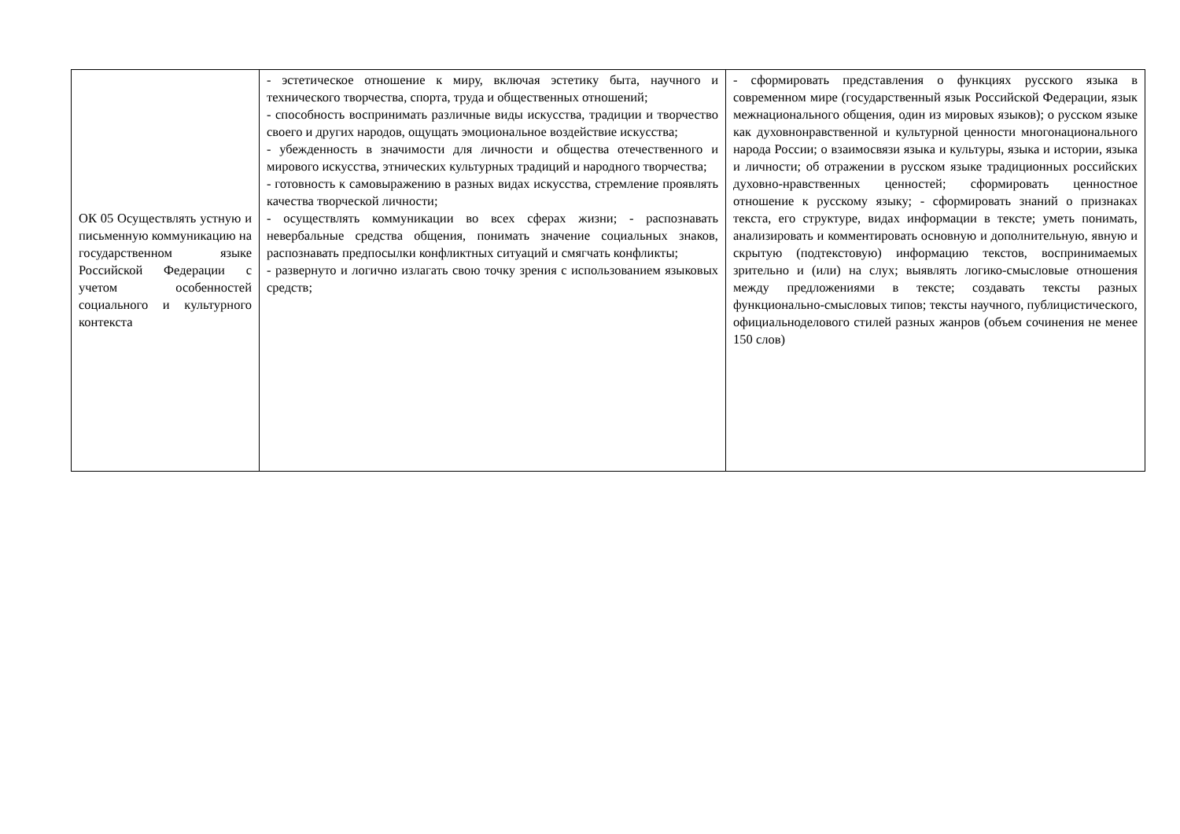| ОК 05 Осуществлять устную и письменную коммуникацию на государственном языке Российской Федерации с учетом особенностей социального и культурного контекста | - эстетическое отношение к миру, включая эстетику быта, научного и технического творчества, спорта, труда и общественных отношений; - способность воспринимать различные виды искусства, традиции и творчество своего и других народов, ощущать эмоциональное воздействие искусства; - убежденность в значимости для личности и общества отечественного и мирового искусства, этнических культурных традиций и народного творчества; - готовность к самовыражению в разных видах искусства, стремление проявлять качества творческой личности; - осуществлять коммуникации во всех сферах жизни; - распознавать невербальные средства общения, понимать значение социальных знаков, распознавать предпосылки конфликтных ситуаций и смягчать конфликты; - развернуто и логично излагать свою точку зрения с использованием языковых средств; | - сформировать представления о функциях русского языка в современном мире (государственный язык Российской Федерации, язык межнационального общения, один из мировых языков); о русском языке как духовнонравственной и культурной ценности многонационального народа России; о взаимосвязи языка и культуры, языка и истории, языка и личности; об отражении в русском языке традиционных российских духовно-нравственных ценностей; сформировать ценностное отношение к русскому языку; - сформировать знаний о признаках текста, его структуре, видах информации в тексте; уметь понимать, анализировать и комментировать основную и дополнительную, явную и скрытую (подтекстовую) информацию текстов, воспринимаемых зрительно и (или) на слух; выявлять логико-смысловые отношения между предложениями в тексте; создавать тексты разных функционально-смысловых типов; тексты научного, публицистического, официальноделового стилей разных жанров (объем сочинения не менее 150 слов) |